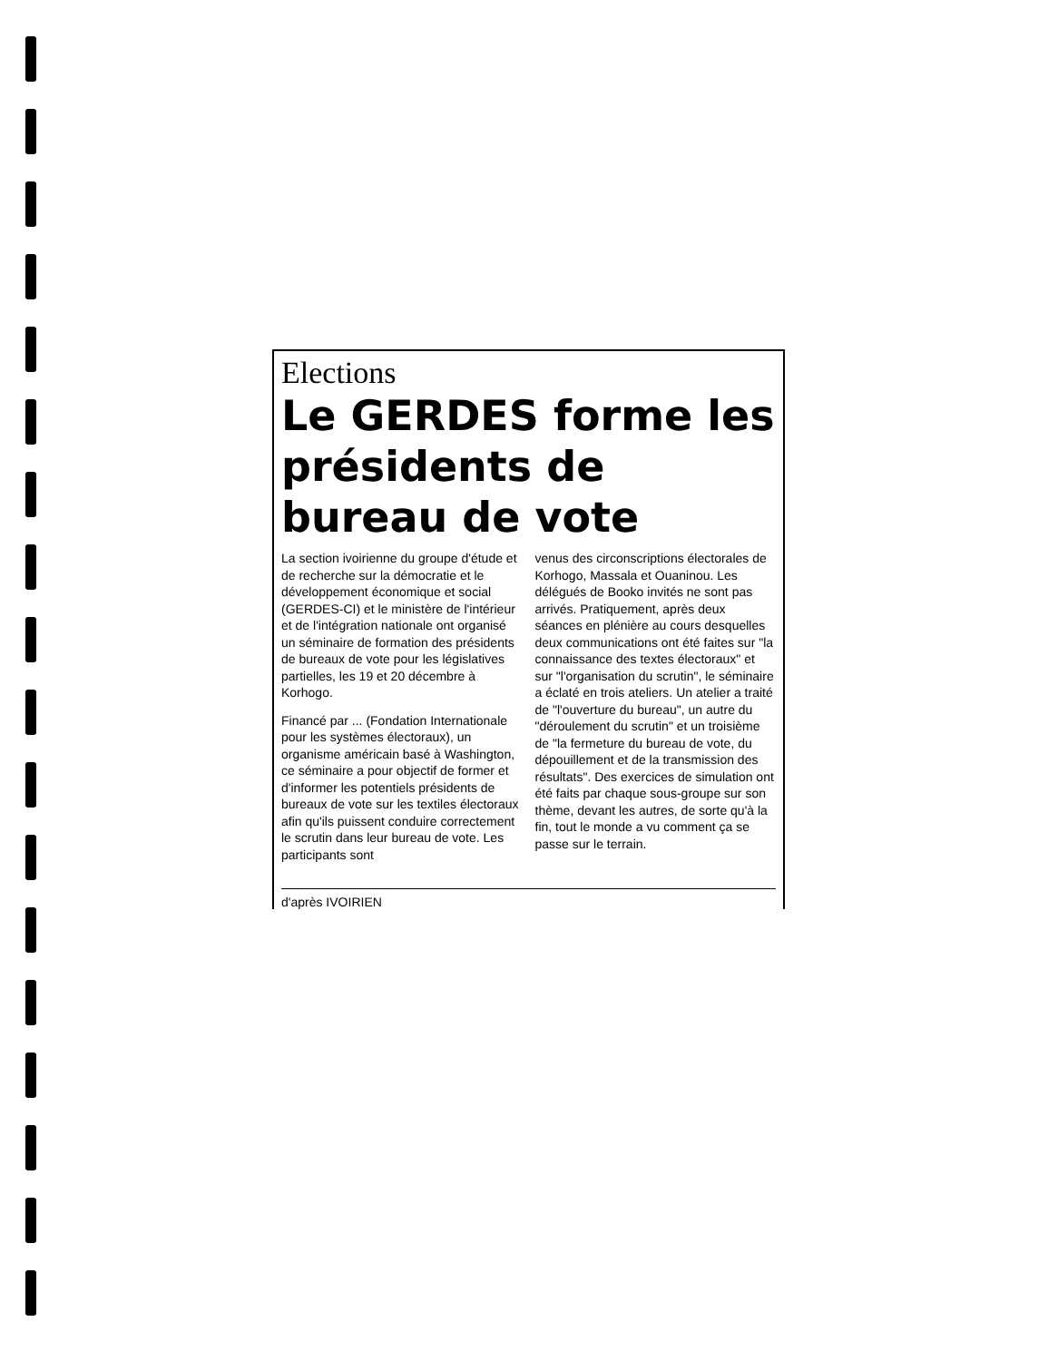Elections
Le GERDES forme les présidents de bureau de vote
La section ivoirienne du groupe d'étude et de recherche sur la démocratie et le développement économique et social (GERDES-CI) et le ministère de l'intérieur et de l'intégration nationale ont organisé un séminaire de formation des présidents de bureaux de vote pour les législatives partielles, les 19 et 20 décembre à Korhogo.
Financé par ... (Fondation Internationale pour les systèmes électoraux), un organisme américain basé à Washington, ce séminaire a pour objectif de former et d'informer les potentiels présidents de bureaux de vote sur les textiles électoraux afin qu'ils puissent conduire correctement le scrutin dans leur bureau de vote. Les participants sont
venus des circonscriptions électorales de Korhogo, Massala et Ouaninou. Les délégués de Booko invités ne sont pas arrivés. Pratiquement, après deux séances en plénière au cours desquelles deux communications ont été faites sur "la connaissance des textes électoraux" et sur "l'organisation du scrutin", le séminaire a éclaté en trois ateliers. Un atelier a traité de "l'ouverture du bureau", un autre du "déroulement du scrutin" et un troisième de "la fermeture du bureau de vote, du dépouillement et de la transmission des résultats". Des exercices de simulation ont été faits par chaque sous-groupe sur son thème, devant les autres, de sorte qu'à la fin, tout le monde a vu comment ça se passe sur le terrain.
d'après IVOIRIEN